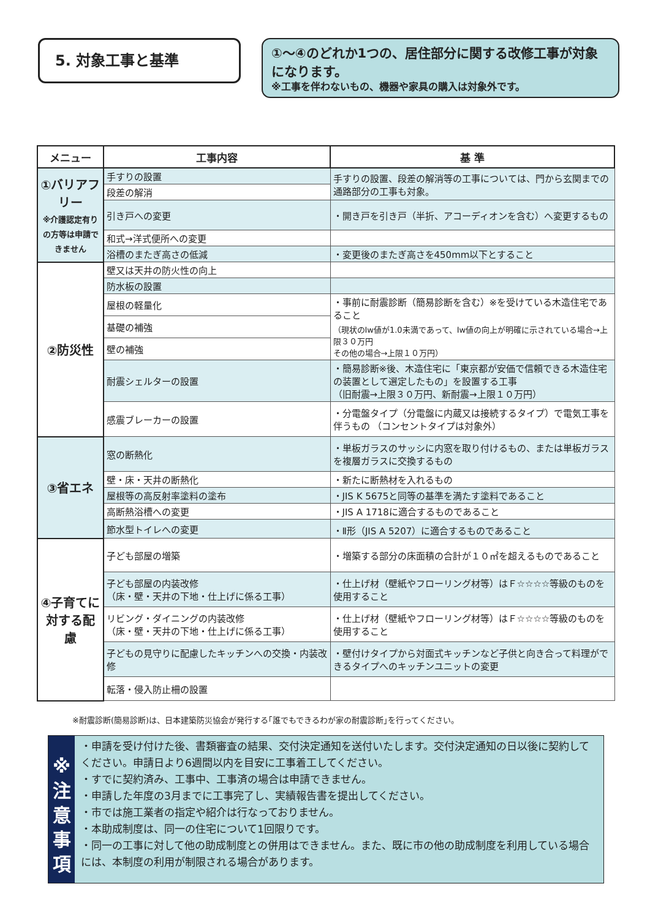5. 対象工事と基準
①～④のどれか1つの、居住部分に関する改修工事が対象になります。
※工事を伴わないもの、機器や家具の購入は対象外です。
| メニュー | 工事内容 | 基 準 |
| --- | --- | --- |
| ①バリアフリー ※介護認定有りの方等は申請できません | 手すりの設置 | 手すりの設置、段差の解消等の工事については、門から玄関までの通路部分の工事も対象。 |
| | 段差の解消 | |
| | 引き戸への変更 | ・開き戸を引き戸（半折、アコーディオンを含む）へ変更するもの |
| | 和式→洋式便所への変更 | |
| | 浴槽のまたぎ高さの低減 | ・変更後のまたぎ高さを450mm以下とすること |
| ②防災性 | 壁又は天井の防火性の向上 | |
| | 防水板の設置 | |
| | 屋根の軽量化 | ・事前に耐震診断（簡易診断を含む）※を受けている木造住宅であること （現状のIw値が1.0未満であって、Iw値の向上が明確に示されている場合→上限３０万円 その他の場合→上限１０万円） |
| | 基礎の補強 | |
| | 壁の補強 | |
| | 耐震シェルターの設置 | ・簡易診断※後、木造住宅に「東京都が安価で信頼できる木造住宅の装置として選定したもの」を設置する工事 （旧耐震→上限３０万円、新耐震→上限１０万円） |
| | 感震ブレーカーの設置 | ・分電盤タイプ（分電盤に内蔵又は接続するタイプ）で電気工事を伴うもの （コンセントタイプは対象外） |
| ③省エネ | 窓の断熱化 | ・単板ガラスのサッシに内窓を取り付けるもの、または単板ガラスを複層ガラスに交換するもの |
| | 壁・床・天井の断熱化 | ・新たに断熱材を入れるもの |
| | 屋根等の高反射率塗料の塗布 | ・JIS K 5675と同等の基準を満たす塗料であること |
| | 高断熱浴槽への変更 | ・JIS A 1718に適合するものであること |
| | 節水型トイレへの変更 | ・Ⅱ形（JIS A 5207）に適合するものであること |
| ④子育てに対する配慮 | 子ども部屋の増築 | ・増築する部分の床面積の合計が１０㎡を超えるものであること |
| | 子ども部屋の内装改修 （床・壁・天井の下地・仕上げに係る工事） | ・仕上げ材（壁紙やフローリング材等）はＦ☆☆☆☆等級のものを使用すること |
| | リビング・ダイニングの内装改修 （床・壁・天井の下地・仕上げに係る工事） | ・仕上げ材（壁紙やフローリング材等）はＦ☆☆☆☆等級のものを使用すること |
| | 子どもの見守りに配慮したキッチンへの交換・内装改修 | ・壁付けタイプから対面式キッチンなど子供と向き合って料理ができるタイプへのキッチンユニットの変更 |
| | 転落・侵入防止柵の設置 | |
※耐震診断(簡易診断)は、日本建築防災協会が発行する｢誰でもできるわが家の耐震診断｣を行ってください。
※
注
意
事
項
・申請を受け付けた後、書類審査の結果、交付決定通知を送付いたします。交付決定通知の日以後に契約してください。申請日より6週間以内を目安に工事着工してください。
・すでに契約済み、工事中、工事済の場合は申請できません。
・申請した年度の3月までに工事完了し、実績報告書を提出してください。
・市では施工業者の指定や紹介は行なっておりません。
・本助成制度は、同一の住宅について1回限りです。
・同一の工事に対して他の助成制度との併用はできません。また、既に市の他の助成制度を利用している場合には、本制度の利用が制限される場合があります。